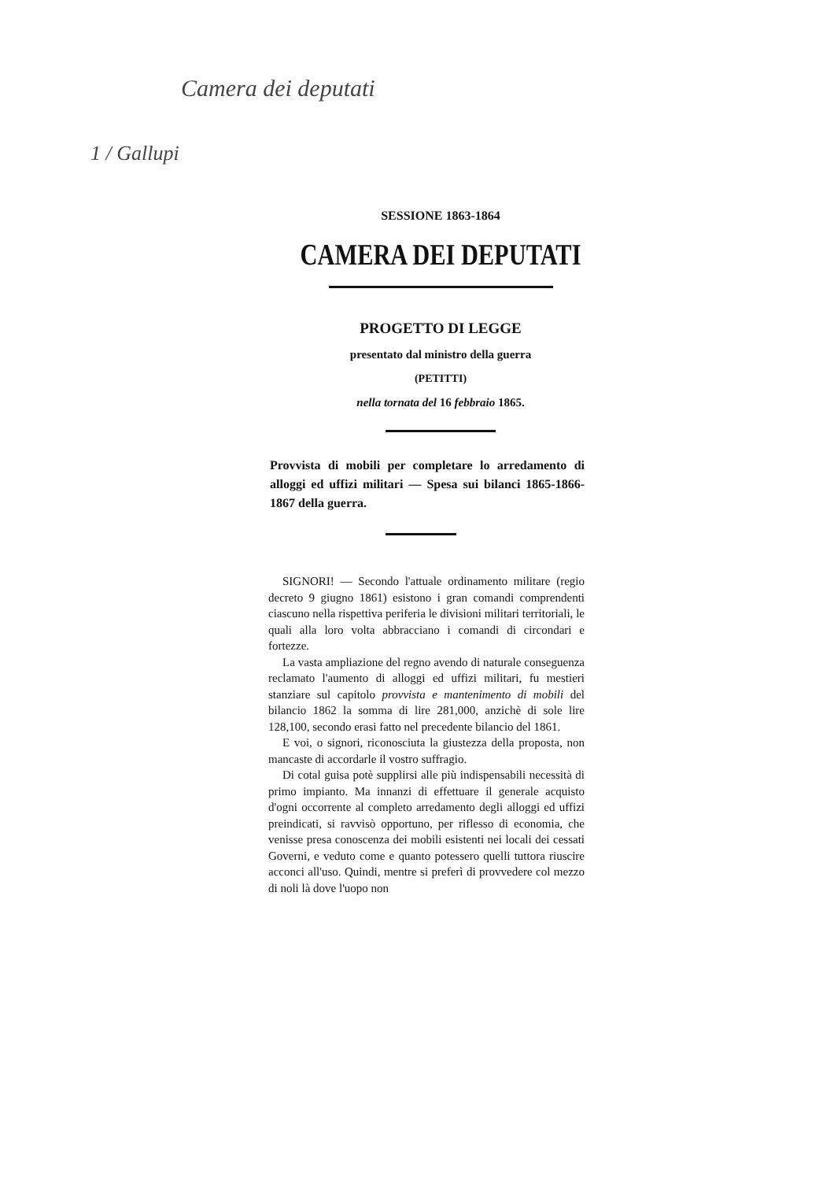Camera dei deputati
1 / Gallupi
SESSIONE 1863-1864
CAMERA DEI DEPUTATI
PROGETTO DI LEGGE
presentato dal ministro della guerra
(PETITTI)
nella tornata del 16 febbraio 1865.
Provvista di mobili per completare lo arredamento di alloggi ed uffizi militari — Spesa sui bilanci 1865-1866-1867 della guerra.
SIGNORI! — Secondo l'attuale ordinamento militare (regio decreto 9 giugno 1861) esistono i gran comandi comprendenti ciascuno nella rispettiva periferia le divisioni militari territoriali, le quali alla loro volta abbracciano i comandi di circondari e fortezze.
La vasta ampliazione del regno avendo di naturale conseguenza reclamato l'aumento di alloggi ed uffizi militari, fu mestieri stanziare sul capitolo provvista e mantenimento di mobili del bilancio 1862 la somma di lire 281,000, anzichè di sole lire 128,100, secondo erasi fatto nel precedente bilancio del 1861.
E voi, o signori, riconosciuta la giustezza della proposta, non mancaste di accordarle il vostro suffragio.
Di cotal guisa potè supplirsi alle più indispensabili necessità di primo impianto. Ma innanzi di effettuare il generale acquisto d'ogni occorrente al completo arredamento degli alloggi ed uffizi preindicati, si ravvisò opportuno, per riflesso di economia, che venisse presa conoscenza dei mobili esistenti nei locali dei cessati Governi, e veduto come e quanto potessero quelli tuttora riuscire acconci all'uso. Quindi, mentre si preferì di provvedere col mezzo di noli là dove l'uopo non